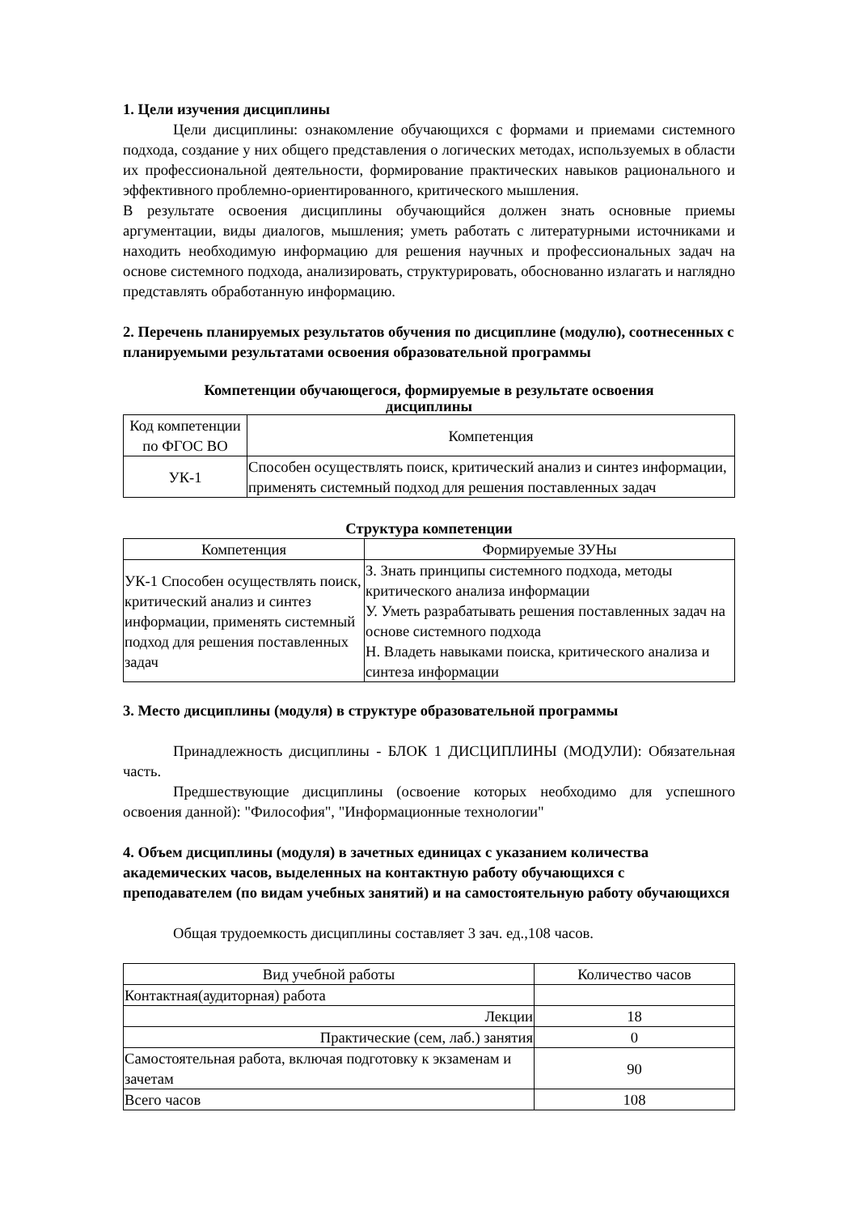1. Цели изучения дисциплины
Цели дисциплины: ознакомление обучающихся с формами и приемами системного подхода, создание у них общего представления о логических методах, используемых в области их профессиональной деятельности, формирование практических навыков рационального и эффективного проблемно-ориентированного, критического мышления.
В результате освоения дисциплины обучающийся должен знать основные приемы аргументации, виды диалогов, мышления; уметь работать с литературными источниками и находить необходимую информацию для решения научных и профессиональных задач на основе системного подхода, анализировать, структурировать, обоснованно излагать и наглядно представлять обработанную информацию.
2. Перечень планируемых результатов обучения по дисциплине (модулю), соотнесенных с планируемыми результатами освоения образовательной программы
Компетенции обучающегося, формируемые в результате освоения
дисциплины
| Код компетенции по ФГОС ВО | Компетенция |
| УК-1 | Способен осуществлять поиск, критический анализ и синтез информации, применять системный подход для решения поставленных задач |
Структура компетенции
| Компетенция | Формируемые ЗУНы |
| УК-1 Способен осуществлять поиск, критический анализ и синтез информации, применять системный подход для решения поставленных задач | З. Знать принципы системного подхода, методы критического анализа информации У. Уметь разрабатывать решения поставленных задач на основе системного подхода Н. Владеть навыками поиска, критического анализа и синтеза информации |
3. Место дисциплины (модуля) в структуре образовательной программы
Принадлежность дисциплины - БЛОК 1 ДИСЦИПЛИНЫ (МОДУЛИ): Обязательная часть.
Предшествующие дисциплины (освоение которых необходимо для успешного освоения данной): "Философия", "Информационные технологии"
4. Объем дисциплины (модуля) в зачетных единицах с указанием количества академических часов, выделенных на контактную работу обучающихся с преподавателем (по видам учебных занятий) и на самостоятельную работу обучающихся
Общая трудоемкость дисциплины составляет 3 зач. ед.,108 часов.
| Вид учебной работы | Количество часов |
| Контактная(аудиторная) работа | |
| Лекции | 18 |
| Практические (сем, лаб.) занятия | 0 |
| Самостоятельная работа, включая подготовку к экзаменам и зачетам | 90 |
| Всего часов | 108 |